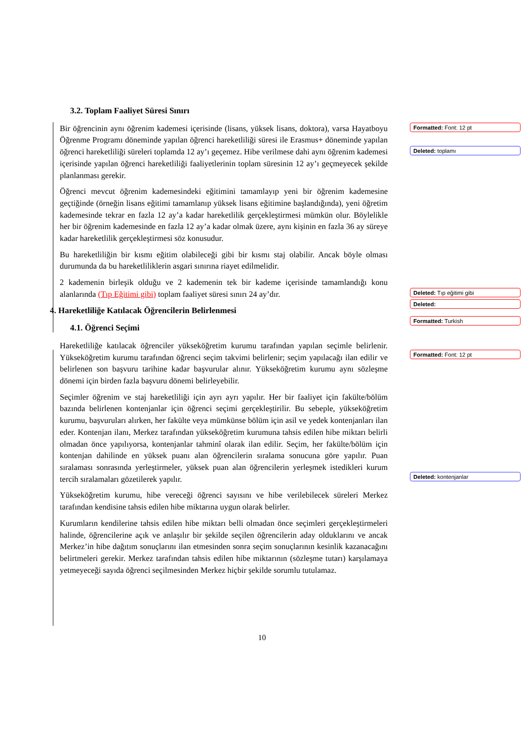3.2. Toplam Faaliyet Süresi Sınırı
Bir öğrencinin aynı öğrenim kademesi içerisinde (lisans, yüksek lisans, doktora), varsa Hayatboyu Öğrenme Programı döneminde yapılan öğrenci hareketliliği süresi ile Erasmus+ döneminde yapılan öğrenci hareketliliği süreleri toplamda 12 ay’ı geçemez. Hibe verilmese dahi aynı öğrenim kademesi içerisinde yapılan öğrenci hareketliliği faaliyetlerinin toplam süresinin 12 ay’ı geçmeyecek şekilde planlanması gerekir.
Öğrenci mevcut öğrenim kademesindeki eğitimini tamamlayıp yeni bir öğrenim kademesine geçtiğinde (örneğin lisans eğitimi tamamlanıp yüksek lisans eğitimine başlandığında), yeni öğretim kademesinde tekrar en fazla 12 ay’a kadar hareketlilik gerçekleştirmesi mümkün olur. Böylelikle her bir öğrenim kademesinde en fazla 12 ay’a kadar olmak üzere, aynı kişinin en fazla 36 ay süreye kadar hareketlilik gerçekleştirmesi söz konusudur.
Bu hareketliliğin bir kısmı eğitim olabileceği gibi bir kısmı staj olabilir. Ancak böyle olması durumunda da bu hareketliliklerin asgari sınırına riayet edilmelidir.
2 kademenin birleşik olduğu ve 2 kademenin tek bir kademe içerisinde tamamlandığı konu alanlarında (Tıp Eğitimi gibi) toplam faaliyet süresi sınırı 24 ay’dır.
4. Hareketliliğe Katılacak Öğrencilerin Belirlenmesi
4.1. Öğrenci Seçimi
Hareketliliğe katılacak öğrenciler yükseköğretim kurumu tarafından yapılan seçimle belirlenir. Yükseköğretim kurumu tarafından öğrenci seçim takvimi belirlenir; seçim yapılacağı ilan edilir ve belirlenen son başvuru tarihine kadar başvurular alınır. Yükseköğretim kurumu aynı sözleşme dönemi için birden fazla başvuru dönemi belirleyebilir.
Seçimler öğrenim ve staj hareketliliği için ayrı ayrı yapılır. Her bir faaliyet için fakülte/bölüm bazında belirlenen kontenjanlar için öğrenci seçimi gerçekleştirilir. Bu sebeple, yükseköğretim kurumu, başvuruları alırken, her fakülte veya mümkünse bölüm için asil ve yedek kontenjanları ilan eder. Kontenjan ilanı, Merkez tarafından yükseköğretim kurumuna tahsis edilen hibe miktarı belirli olmadan önce yapılıyorsa, kontenjanlar tahminî olarak ilan edilir. Seçim, her fakülte/bölüm için kontenjan dahilinde en yüksek puanı alan öğrencilerin sıralama sonucuna göre yapılır. Puan sıralaması sonrasında yerleştirmeler, yüksek puan alan öğrencilerin yerleşmek istedikleri kurum tercih sıralamaları gözetilerek yapılır.
Yükseköğretim kurumu, hibe vereceği öğrenci sayısını ve hibe verilebilecek süreleri Merkez tarafından kendisine tahsis edilen hibe miktarına uygun olarak belirler.
Kurumların kendilerine tahsis edilen hibe miktarı belli olmadan önce seçimleri gerçekleştirmeleri halinde, öğrencilerine açık ve anlaşılır bir şekilde seçilen öğrencilerin aday olduklarını ve ancak Merkez’in hibe dağıtım sonuçlarını ilan etmesinden sonra seçim sonuçlarının kesinlik kazanacağını belirtmeleri gerekir. Merkez tarafından tahsis edilen hibe miktarının (sözleşme tutarı) karşılamaya yetmeyeceği sayıda öğrenci seçilmesinden Merkez hiçbir şekilde sorumlu tutulamaz.
Formatted: Font: 12 pt
Deleted: toplamı
Deleted: Tıp eğitimi gibi
Deleted:
Formatted: Turkish
Formatted: Font: 12 pt
Deleted: kontenjanlar
10